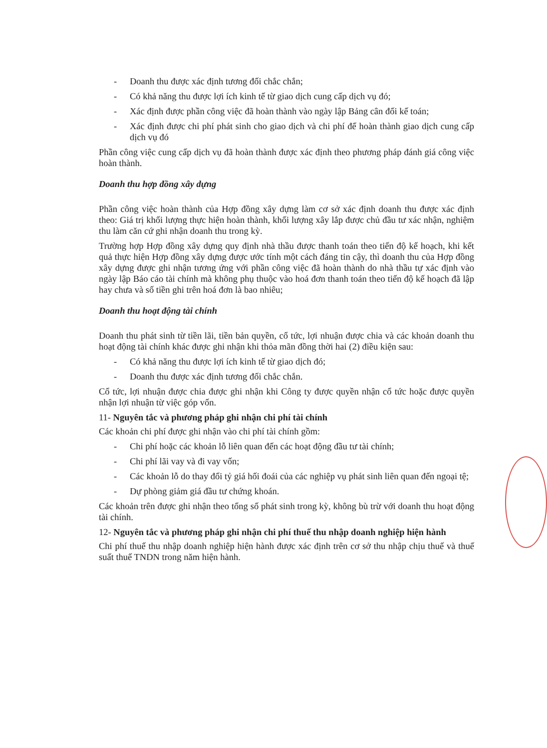- Doanh thu được xác định tương đối chắc chắn;
- Có khả năng thu được lợi ích kinh tế từ giao dịch cung cấp dịch vụ đó;
- Xác định được phần công việc đã hoàn thành vào ngày lập Bảng cân đối kế toán;
- Xác định được chi phí phát sinh cho giao dịch và chi phí để hoàn thành giao dịch cung cấp dịch vụ đó
Phần công việc cung cấp dịch vụ đã hoàn thành được xác định theo phương pháp đánh giá công việc hoàn thành.
Doanh thu hợp đồng xây dựng
Phần công việc hoàn thành của Hợp đồng xây dựng làm cơ sở xác định doanh thu được xác định theo: Giá trị khối lượng thực hiện hoàn thành, khối lượng xây lắp được chủ đầu tư xác nhận, nghiệm thu làm căn cứ ghi nhận doanh thu trong kỳ.
Trường hợp Hợp đồng xây dựng quy định nhà thầu được thanh toán theo tiến độ kế hoạch, khi kết quả thực hiện Hợp đồng xây dựng được ước tính một cách đáng tin cậy, thì doanh thu của Hợp đồng xây dựng được ghi nhận tương ứng với phần công việc đã hoàn thành do nhà thầu tự xác định vào ngày lập Báo cáo tài chính mà không phụ thuộc vào hoá đơn thanh toán theo tiến độ kế hoạch đã lập hay chưa và số tiền ghi trên hoá đơn là bao nhiêu;
Doanh thu hoạt động tài chính
Doanh thu phát sinh từ tiền lãi, tiền bản quyền, cổ tức, lợi nhuận được chia và các khoản doanh thu hoạt động tài chính khác được ghi nhận khi thỏa mãn đồng thời hai (2) điều kiện sau:
- Có khả năng thu được lợi ích kinh tế từ giao dịch đó;
- Doanh thu được xác định tương đối chắc chắn.
Cổ tức, lợi nhuận được chia được ghi nhận khi Công ty được quyền nhận cổ tức hoặc được quyền nhận lợi nhuận từ việc góp vốn.
11- Nguyên tắc và phương pháp ghi nhận chi phí tài chính
Các khoản chi phí được ghi nhận vào chi phí tài chính gồm:
- Chi phí hoặc các khoản lỗ liên quan đến các hoạt động đầu tư tài chính;
- Chi phí lãi vay và đi vay vốn;
- Các khoản lỗ do thay đổi tỷ giá hối đoái của các nghiệp vụ phát sinh liên quan đến ngoại tệ;
- Dự phòng giảm giá đầu tư chứng khoán.
Các khoản trên được ghi nhận theo tổng số phát sinh trong kỳ, không bù trừ với doanh thu hoạt động tài chính.
12- Nguyên tắc và phương pháp ghi nhận chi phí thuế thu nhập doanh nghiệp hiện hành
Chi phí thuế thu nhập doanh nghiệp hiện hành được xác định trên cơ sở thu nhập chịu thuế và thuế suất thuế TNDN trong năm hiện hành.